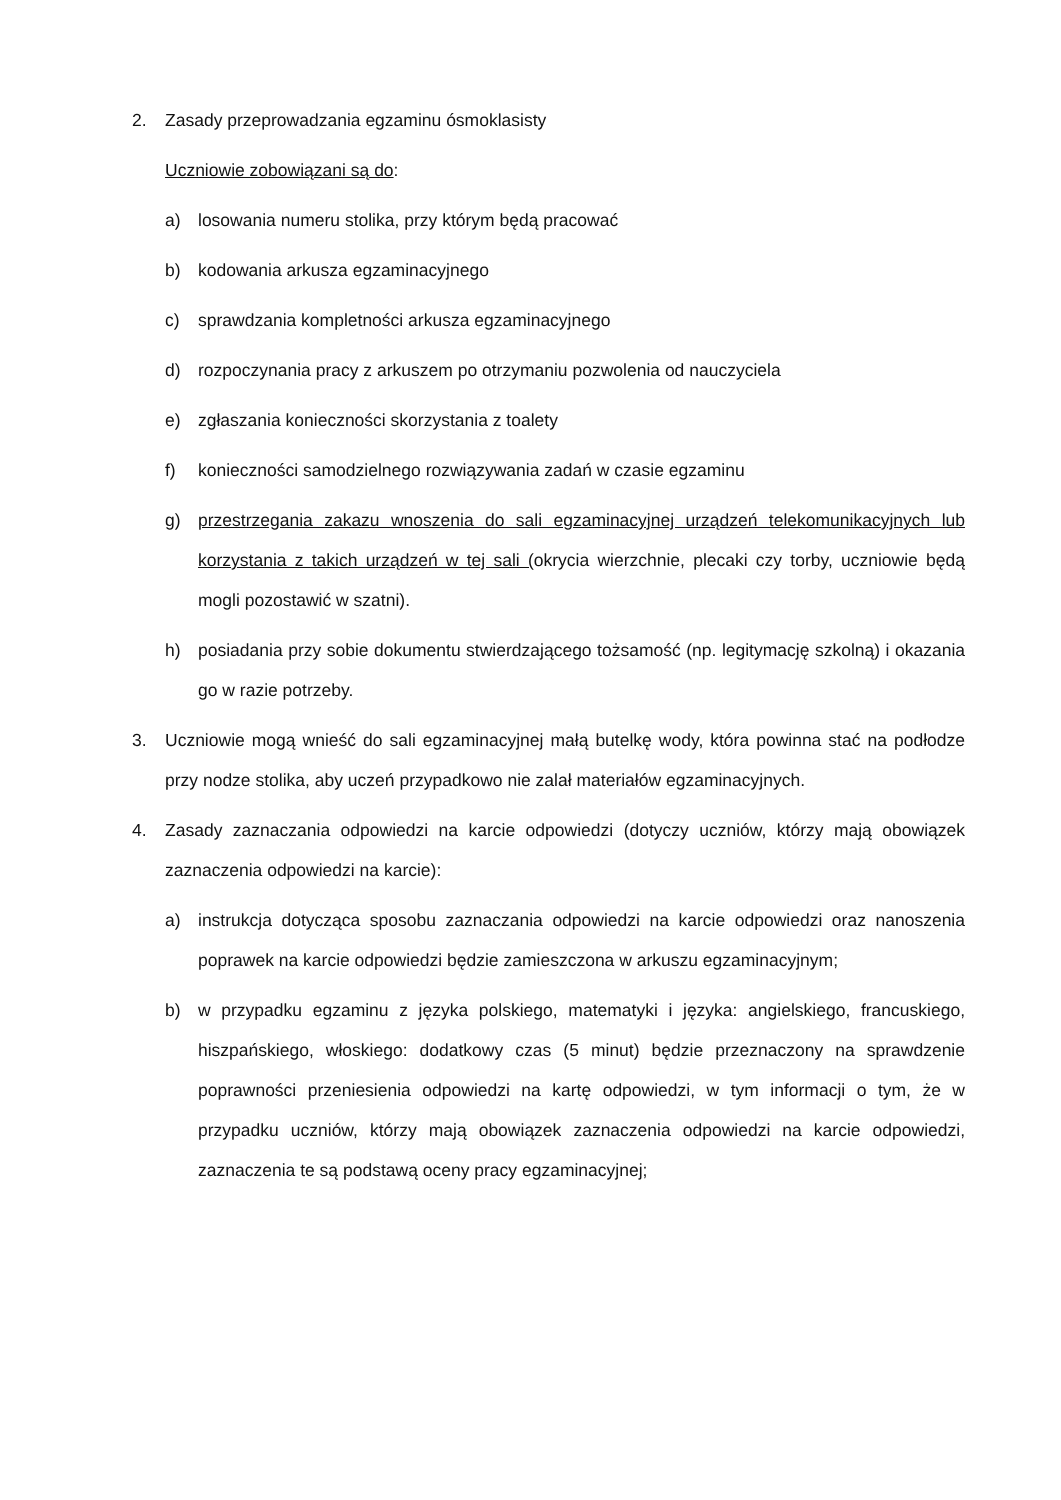2. Zasady przeprowadzania egzaminu ósmoklasisty
Uczniowie zobowiązani są do:
a) losowania numeru stolika, przy którym będą pracować
b) kodowania arkusza egzaminacyjnego
c) sprawdzania kompletności arkusza egzaminacyjnego
d) rozpoczynania pracy z arkuszem po otrzymaniu pozwolenia od nauczyciela
e) zgłaszania konieczności skorzystania z toalety
f) konieczności samodzielnego rozwiązywania zadań w czasie egzaminu
g) przestrzegania zakazu wnoszenia do sali egzaminacyjnej urządzeń telekomunikacyjnych lub korzystania z takich urządzeń w tej sali (okrycia wierzchnie, plecaki czy torby, uczniowie będą mogli pozostawić w szatni).
h) posiadania przy sobie dokumentu stwierdzającego tożsamość (np. legitymację szkolną) i okazania go w razie potrzeby.
3. Uczniowie mogą wnieść do sali egzaminacyjnej małą butelkę wody, która powinna stać na podłodze przy nodze stolika, aby uczeń przypadkowo nie zalał materiałów egzaminacyjnych.
4. Zasady zaznaczania odpowiedzi na karcie odpowiedzi (dotyczy uczniów, którzy mają obowiązek zaznaczenia odpowiedzi na karcie):
a) instrukcja dotycząca sposobu zaznaczania odpowiedzi na karcie odpowiedzi oraz nanoszenia poprawek na karcie odpowiedzi będzie zamieszczona w arkuszu egzaminacyjnym;
b) w przypadku egzaminu z języka polskiego, matematyki i języka: angielskiego, francuskiego, hiszpańskiego, włoskiego: dodatkowy czas (5 minut) będzie przeznaczony na sprawdzenie poprawności przeniesienia odpowiedzi na kartę odpowiedzi, w tym informacji o tym, że w przypadku uczniów, którzy mają obowiązek zaznaczenia odpowiedzi na karcie odpowiedzi, zaznaczenia te są podstawą oceny pracy egzaminacyjnej;